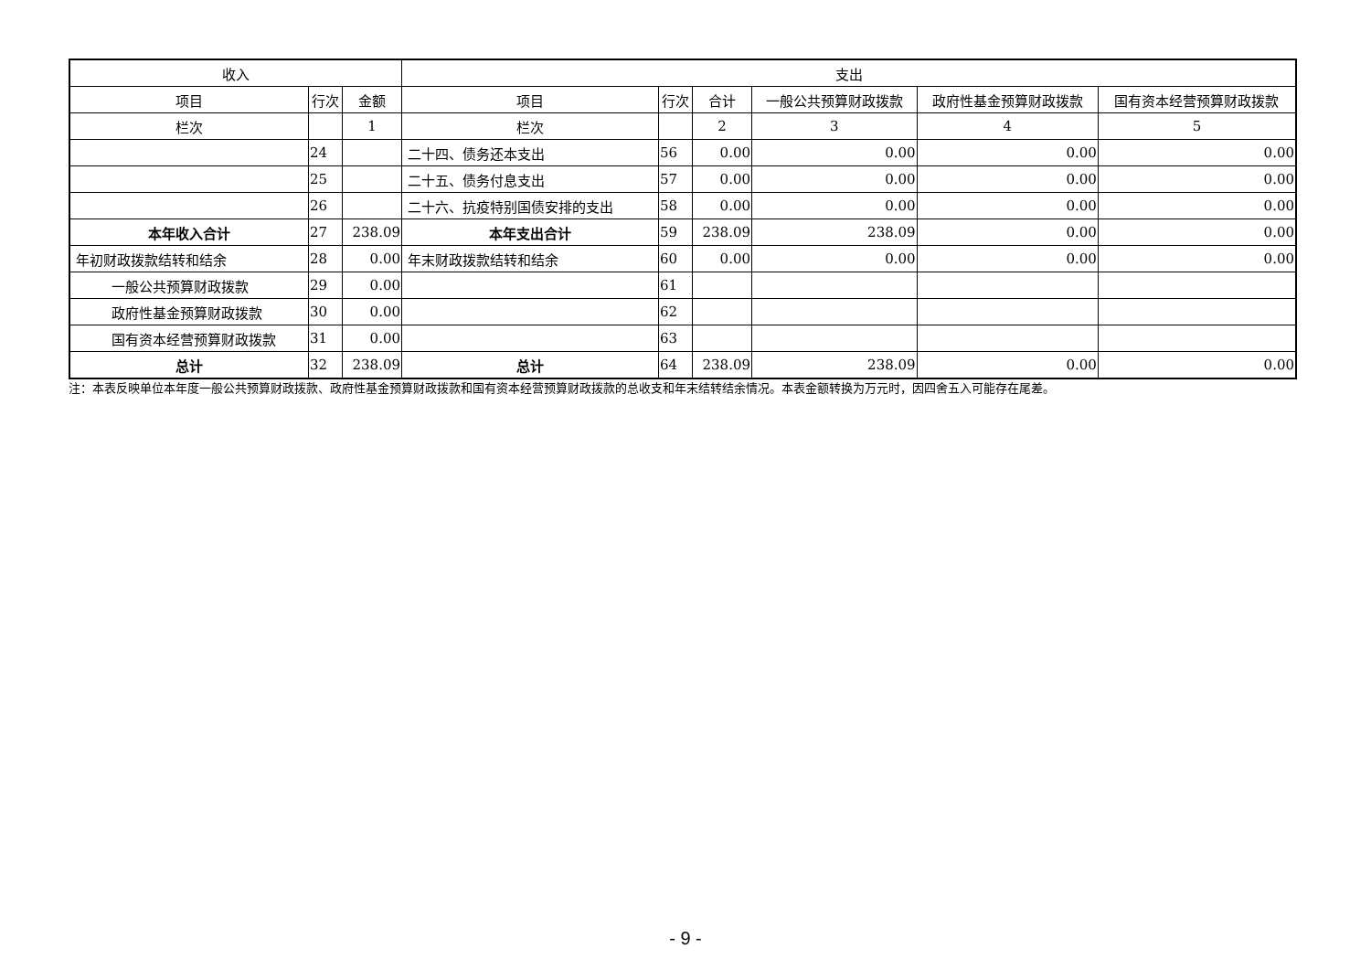| 收入 | | | 支出 | | | | | |
| --- | --- | --- | --- | --- | --- | --- | --- | --- |
| 项目 | 行次 | 金额 | 项目 | 行次 | 合计 | 一般公共预算财政拨款 | 政府性基金预算财政拨款 | 国有资本经营预算财政拨款 |
| 栏次 | | 1 | 栏次 | | 2 | 3 | 4 | 5 |
| | 24 | | 二十四、债务还本支出 | 56 | 0.00 | 0.00 | 0.00 | 0.00 |
| | 25 | | 二十五、债务付息支出 | 57 | 0.00 | 0.00 | 0.00 | 0.00 |
| | 26 | | 二十六、抗疫特别国债安排的支出 | 58 | 0.00 | 0.00 | 0.00 | 0.00 |
| 本年收入合计 | 27 | 238.09 | 本年支出合计 | 59 | 238.09 | 238.09 | 0.00 | 0.00 |
| 年初财政拨款结转和结余 | 28 | 0.00 | 年末财政拨款结转和结余 | 60 | 0.00 | 0.00 | 0.00 | 0.00 |
| 一般公共预算财政拨款 | 29 | 0.00 | | 61 | | | | |
| 政府性基金预算财政拨款 | 30 | 0.00 | | 62 | | | | |
| 国有资本经营预算财政拨款 | 31 | 0.00 | | 63 | | | | |
| 总计 | 32 | 238.09 | 总计 | 64 | 238.09 | 238.09 | 0.00 | 0.00 |
注：本表反映单位本年度一般公共预算财政拨款、政府性基金预算财政拨款和国有资本经营预算财政拨款的总收支和年末结转结余情况。本表金额转换为万元时，因四舍五入可能存在尾差。
- 9 -